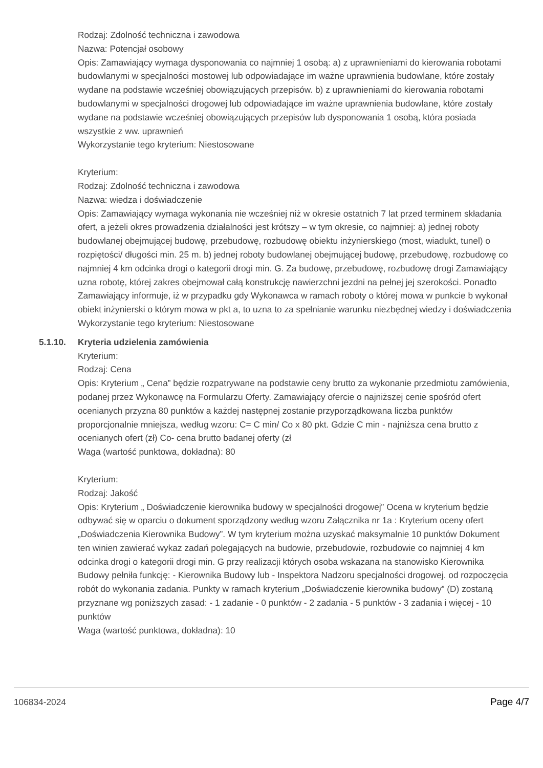Rodzaj: Zdolność techniczna i zawodowa
Nazwa: Potencjał osobowy
Opis: Zamawiający wymaga dysponowania co najmniej 1 osobą: a) z uprawnieniami do kierowania robotami budowlanymi w specjalności mostowej lub odpowiadające im ważne uprawnienia budowlane, które zostały wydane na podstawie wcześniej obowiązujących przepisów. b) z uprawnieniami do kierowania robotami budowlanymi w specjalności drogowej lub odpowiadające im ważne uprawnienia budowlane, które zostały wydane na podstawie wcześniej obowiązujących przepisów lub dysponowania 1 osobą, która posiada wszystkie z ww. uprawnień
Wykorzystanie tego kryterium: Niestosowane
Kryterium:
Rodzaj: Zdolność techniczna i zawodowa
Nazwa: wiedza i doświadczenie
Opis: Zamawiający wymaga wykonania nie wcześniej niż w okresie ostatnich 7 lat przed terminem składania ofert, a jeżeli okres prowadzenia działalności jest krótszy – w tym okresie, co najmniej: a) jednej roboty budowlanej obejmującej budowę, przebudowę, rozbudowę obiektu inżynierskiego (most, wiadukt, tunel) o rozpiętości/ długości min. 25 m. b) jednej roboty budowlanej obejmującej budowę, przebudowę, rozbudowę co najmniej 4 km odcinka drogi o kategorii drogi min. G. Za budowę, przebudowę, rozbudowę drogi Zamawiający uzna robotę, której zakres obejmował całą konstrukcję nawierzchni jezdni na pełnej jej szerokości. Ponadto Zamawiający informuje, iż w przypadku gdy Wykonawca w ramach roboty o której mowa w punkcie b wykonał obiekt inżynierski o którym mowa w pkt a, to uzna to za spełnianie warunku niezbędnej wiedzy i doświadczenia
Wykorzystanie tego kryterium: Niestosowane
5.1.10. Kryteria udzielenia zamówienia
Kryterium:
Rodzaj: Cena
Opis: Kryterium „ Cena” będzie rozpatrywane na podstawie ceny brutto za wykonanie przedmiotu zamówienia, podanej przez Wykonawcę na Formularzu Oferty. Zamawiający ofercie o najniższej cenie spośród ofert ocenianych przyzna 80 punktów a każdej następnej zostanie przyporządkowana liczba punktów proporcjonalnie mniejsza, według wzoru: C= C min/ Co x 80 pkt. Gdzie C min - najniższa cena brutto z ocenianych ofert (zł) Co- cena brutto badanej oferty (zł
Waga (wartość punktowa, dokładna): 80
Kryterium:
Rodzaj: Jakość
Opis: Kryterium „ Doświadczenie kierownika budowy w specjalności drogowej” Ocena w kryterium będzie odbywać się w oparciu o dokument sporządzony według wzoru Załącznika nr 1a : Kryterium oceny ofert „Doświadczenia Kierownika Budowy”. W tym kryterium można uzyskać maksymalnie 10 punktów Dokument ten winien zawierać wykaz zadań polegających na budowie, przebudowie, rozbudowie co najmniej 4 km odcinka drogi o kategorii drogi min. G przy realizacji których osoba wskazana na stanowisko Kierownika Budowy pełniła funkcję: - Kierownika Budowy lub - Inspektora Nadzoru specjalności drogowej. od rozpoczęcia robót do wykonania zadania. Punkty w ramach kryterium „Doświadczenie kierownika budowy” (D) zostaną przyznane wg poniższych zasad: - 1 zadanie - 0 punktów - 2 zadania - 5 punktów - 3 zadania i więcej - 10 punktów
Waga (wartość punktowa, dokładna): 10
106834-2024 Page 4/7